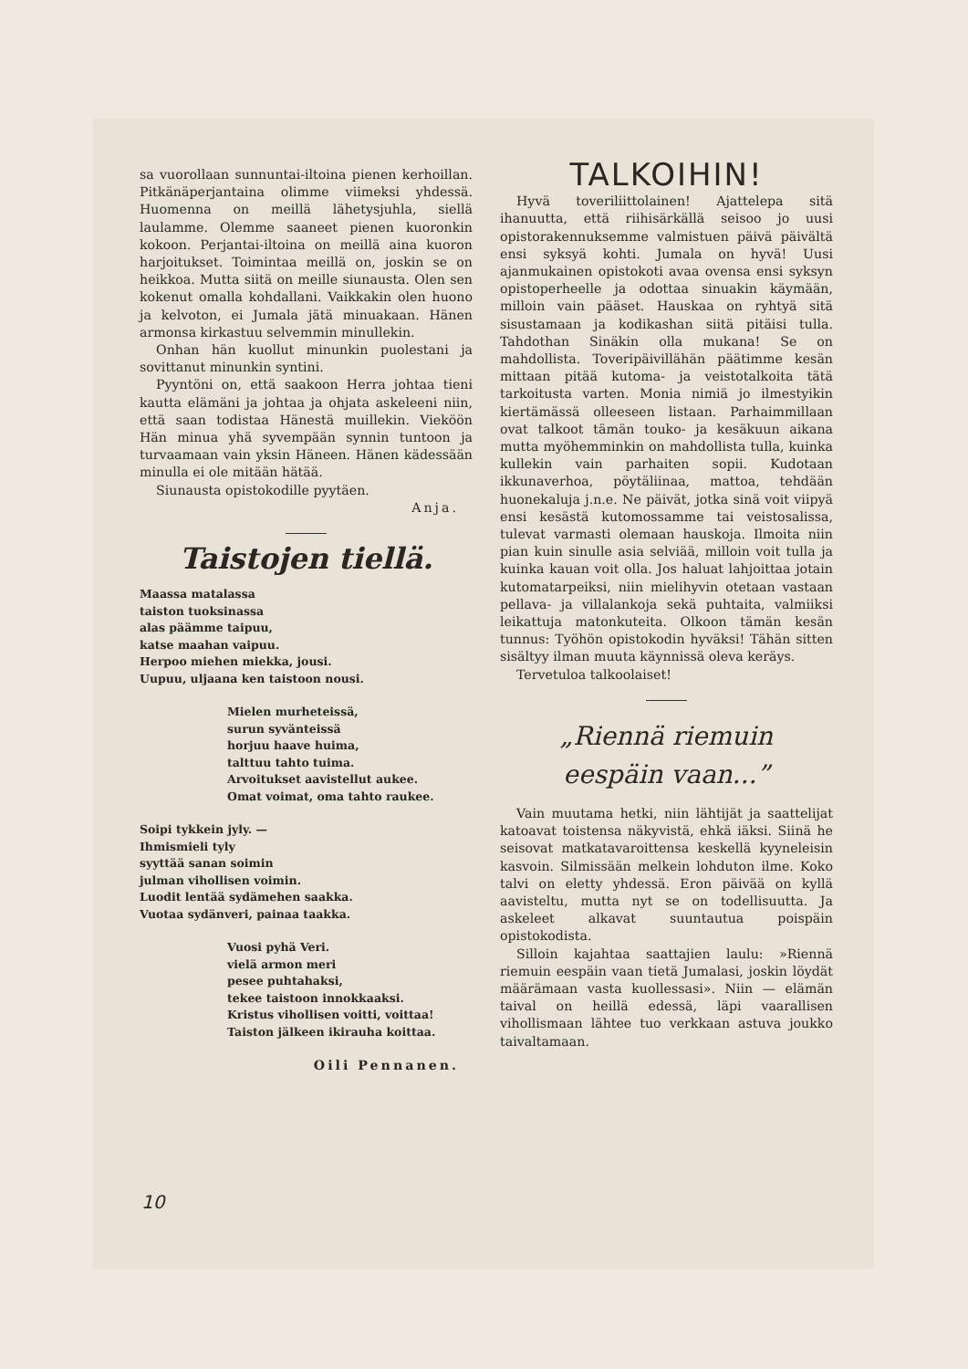sa vuorollaan sunnuntai-iltoina pienen kerhoillan. Pitkänäperjantaina olimme viimeksi yhdessä. Huomenna on meillä lähetysjuhla, siellä laulamme. Olemme saaneet pienen kuoronkin kokoon. Perjantai-iltoina on meillä aina kuoron harjoitukset. Toimintaa meillä on, joskin se on heikkoa. Mutta siitä on meille siunausta. Olen sen kokenut omalla kohdallani. Vaikkakin olen huono ja kelvoton, ei Jumala jätä minuakaan. Hänen armonsa kirkastuu selvemmin minullekin.
Onhan hän kuollut minunkin puolestani ja sovittanut minunkin syntini.
Pyyntöni on, että saakoon Herra johtaa tieni kautta elämäni ja johtaa ja ohjata askeleeni niin, että saan todistaa Hänestä muillekin. Vieköön Hän minua yhä syvempään synnin tuntoon ja turvaamaan vain yksin Häneen. Hänen kädessään minulla ei ole mitään hätää.
Siunausta opistokodille pyytäen.
Anja.
Taistojen tiellä.
Maassa matalassa
taiston tuoksinassa
alas päämme taipuu,
katse maahan vaipuu.
Herpoo miehen miekka, jousi.
Uupuu, uljaana ken taistoon nousi.
Mielen murheteissä,
surun syvänteissä
horjuu haave huima,
talttuu tahto tuima.
Arvoitukset aavistellut aukee.
Omat voimat, oma tahto raukee.
Soipi tykkein jyly. —
Ihmismieli tyly
syyttää sanan soimin
julman vihollisen voimin.
Luodit lentää sydämehen saakka.
Vuotaa sydänveri, painaa taakka.
Vuosi pyhä Veri.
vielä armon meri
pesee puhtahaksi,
tekee taistoon innokkaaksi.
Kristus vihollisen voitti, voittaa!
Taiston jälkeen ikirauha koittaa.
Oili Pennanen.
TALKOIHIN!
Hyvä toveriliittolainen! Ajattelepa sitä ihanuutta, että riihisärkällä seisoo jo uusi opistorakennuksemme valmistuen päivä päivältä ensi syksyä kohti. Jumala on hyvä! Uusi ajanmukainen opistokoti avaa ovensa ensi syksyn opistoperheelle ja odottaa sinuakin käymään, milloin vain pääset. Hauskaa on ryhtyä sitä sisustamaan ja kodikashan siitä pitäisi tulla. Tahdothan Sinäkin olla mukana! Se on mahdollista. Toveripäivillähän päätimme kesän mittaan pitää kutoma- ja veistotalkoita tätä tarkoitusta varten. Monia nimiä jo ilmestyikin kiertämässä olleeseen listaan. Parhaimmillaan ovat talkoot tämän touko- ja kesäkuun aikana mutta myöhemminkin on mahdollista tulla, kuinka kullekin vain parhaiten sopii. Kudotaan ikkunaverhoa, pöytäliinaa, mattoa, tehdään huonekaluja j.n.e. Ne päivät, jotka sinä voit viipyä ensi kesästä kutomossamme tai veistosalissa, tulevat varmasti olemaan hauskoja. Ilmoita niin pian kuin sinulle asia selviää, milloin voit tulla ja kuinka kauan voit olla. Jos haluat lahjoittaa jotain kutomatarpeiksi, niin mielihyvin otetaan vastaan pellava- ja villalankoja sekä puhtaita, valmiiksi leikattuja matonkuteita. Olkoon tämän kesän tunnus: Työhön opistokodin hyväksi! Tähän sitten sisältyy ilman muuta käynnissä oleva keräys.
Tervetuloa talkoolaiset!
„Riennä riemuin
eespäin vaan...”
Vain muutama hetki, niin lähtijät ja saattelijat katoavat toistensa näkyvistä, ehkä iäksi. Siinä he seisovat matkatavaroittensa keskellä kyyneleisin kasvoin. Silmissään melkein lohduton ilme. Koko talvi on eletty yhdessä. Eron päivää on kyllä aavisteltu, mutta nyt se on todellisuutta. Ja askeleet alkavat suuntautua poispäin opistokodista.
Silloin kajahtaa saattajien laulu: »Riennä riemuin eespäin vaan tietä Jumalasi, joskin löydät määrämaan vasta kuollessasi». Niin — elämän taival on heillä edessä, läpi vaarallisen vihollismaan lähtee tuo verkkaan astuva joukko taivaltamaan.
10